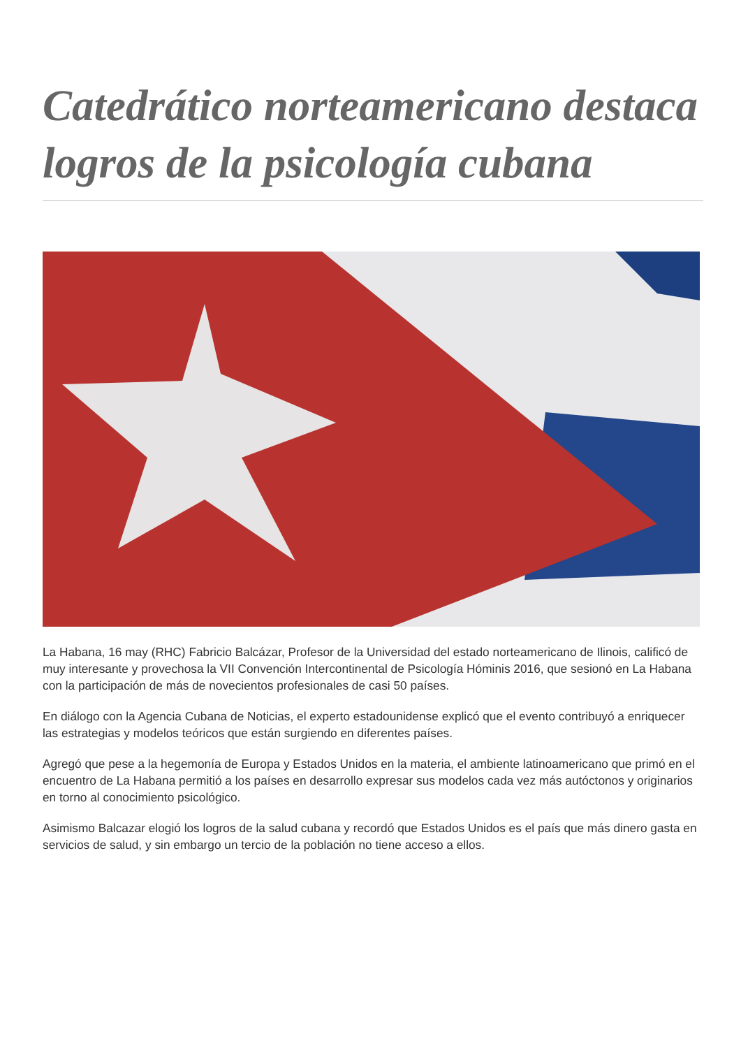Catedrático norteamericano destaca logros de la psicología cubana
La Habana, 16 may (RHC) Fabricio Balcázar, Profesor de la Universidad del estado norteamericano de Ilinois, calificó de muy interesante y provechosa la VII Convención Intercontinental de Psicología Hóminis 2016, que sesionó en La Habana con la participación de más de novecientos profesionales de casi 50 países.
En diálogo con la Agencia Cubana de Noticias, el experto estadounidense explicó que el evento contribuyó a enriquecer las estrategias y modelos teóricos que están surgiendo en diferentes países.
Agregó que pese a la hegemonía de Europa y Estados Unidos en la materia, el ambiente latinoamericano que primó en el encuentro de La Habana permitió a los países en desarrollo expresar sus modelos cada vez más autóctonos y originarios en torno al conocimiento psicológico.
Asimismo Balcazar elogió los logros de la salud cubana y recordó que Estados Unidos es el país que más dinero gasta en servicios de salud, y sin embargo un tercio de la población no tiene acceso a ellos.